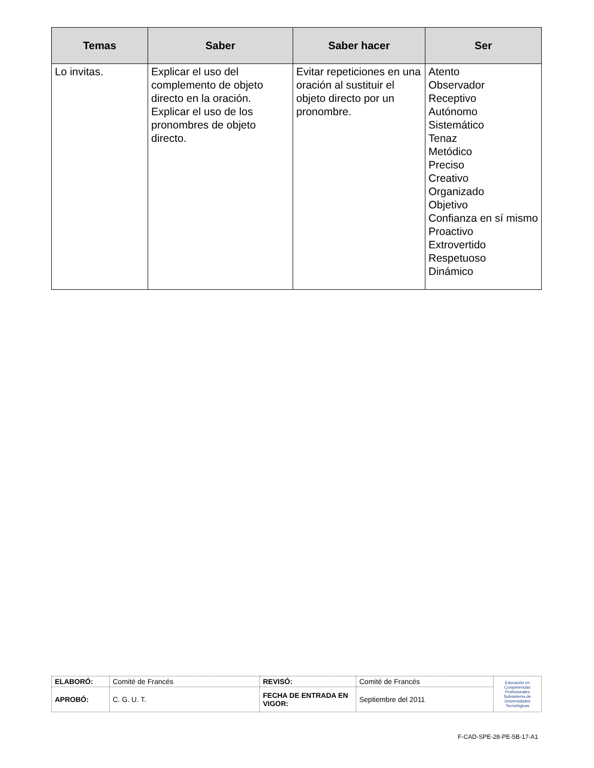| Temas | Saber | Saber hacer | Ser |
| --- | --- | --- | --- |
| Lo invitas. | Explicar el uso del complemento de objeto directo en la oración. Explicar el uso de los pronombres de objeto directo. | Evitar repeticiones en una oración al sustituir el objeto directo por un pronombre. | Atento Observador Receptivo Autónomo Sistemático Tenaz Metódico Preciso Creativo Organizado Objetivo Confianza en sí mismo Proactivo Extrovertido Respetuoso Dinámico |
| ELABORÓ: | Comité de Francés | REVISÓ: | Comité de Francés | Educación en Competencias Profesionales Subsistema de Universidades Tecnológicas |
| APROBÓ: | C. G. U. T. | FECHA DE ENTRADA EN VIGOR: | Septiembre del 2011 | |
F-CAD-SPE-28-PE-5B-17-A1